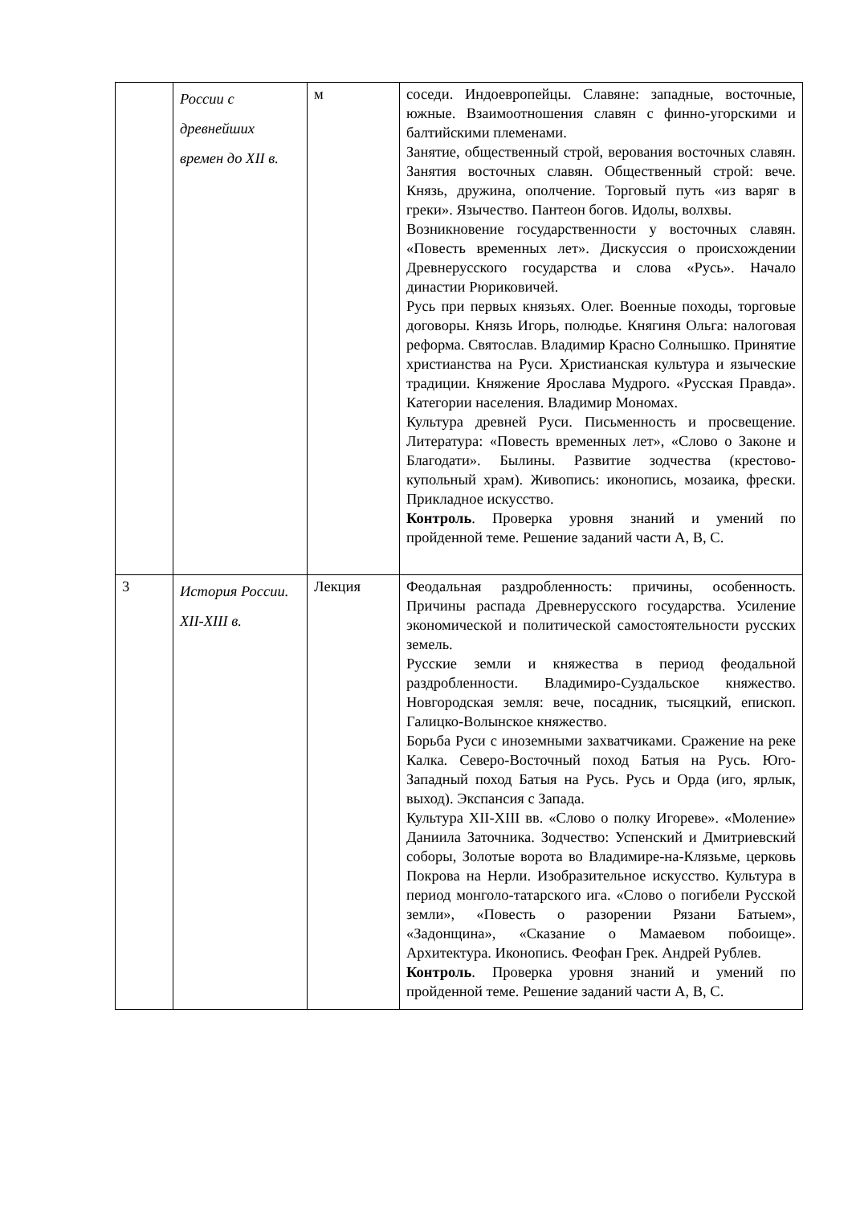| | России с древнейших времен до XII в. | м | соседи. Индоевропейцы. Славяне: западные, восточные, южные. Взаимоотношения славян с финно-угорскими и балтийскими племенами. Занятие, общественный строй, верования восточных славян. Занятия восточных славян. Общественный строй: вече. Князь, дружина, ополчение. Торговый путь «из варяг в греки». Язычество. Пантеон богов. Идолы, волхвы. Возникновение государственности у восточных славян. «Повесть временных лет». Дискуссия о происхождении Древнерусского государства и слова «Русь». Начало династии Рюриковичей. Русь при первых князьях. Олег. Военные походы, торговые договоры. Князь Игорь, полюдье. Княгиня Ольга: налоговая реформа. Святослав. Владимир Красно Солнышко. Принятие христианства на Руси. Христианская культура и языческие традиции. Княжение Ярослава Мудрого. «Русская Правда». Категории населения. Владимир Мономах. Культура древней Руси. Письменность и просвещение. Литература: «Повесть временных лет», «Слово о Законе и Благодати». Былины. Развитие зодчества (крестово-купольный храм). Живопись: иконопись, мозаика, фрески. Прикладное искусство. Контроль . Проверка уровня знаний и умений по пройденной теме. Решение заданий части А, В, С. |
| 3 | История России. XII-XIII в. | Лекция | Феодальная раздробленность: причины, особенность. Причины распада Древнерусского государства. Усиление экономической и политической самостоятельности русских земель. Русские земли и княжества в период феодальной раздробленности. Владимиро-Суздальское княжество. Новгородская земля: вече, посадник, тысяцкий, епископ. Галицко-Волынское княжество. Борьба Руси с иноземными захватчиками. Сражение на реке Калка. Северо-Восточный поход Батыя на Русь. Юго-Западный поход Батыя на Русь. Русь и Орда (иго, ярлык, выход). Экспансия с Запада. Культура XII-XIII вв. «Слово о полку Игореве». «Моление» Даниила Заточника. Зодчество: Успенский и Дмитриевский соборы, Золотые ворота во Владимире-на-Клязьме, церковь Покрова на Нерли. Изобразительное искусство. Культура в период монголо-татарского ига. «Слово о погибели Русской земли», «Повесть о разорении Рязани Батыем», «Задонщина», «Сказание о Мамаевом побоище». Архитектура. Иконопись. Феофан Грек. Андрей Рублев. Контроль . Проверка уровня знаний и умений по пройденной теме. Решение заданий части А, В, С. |